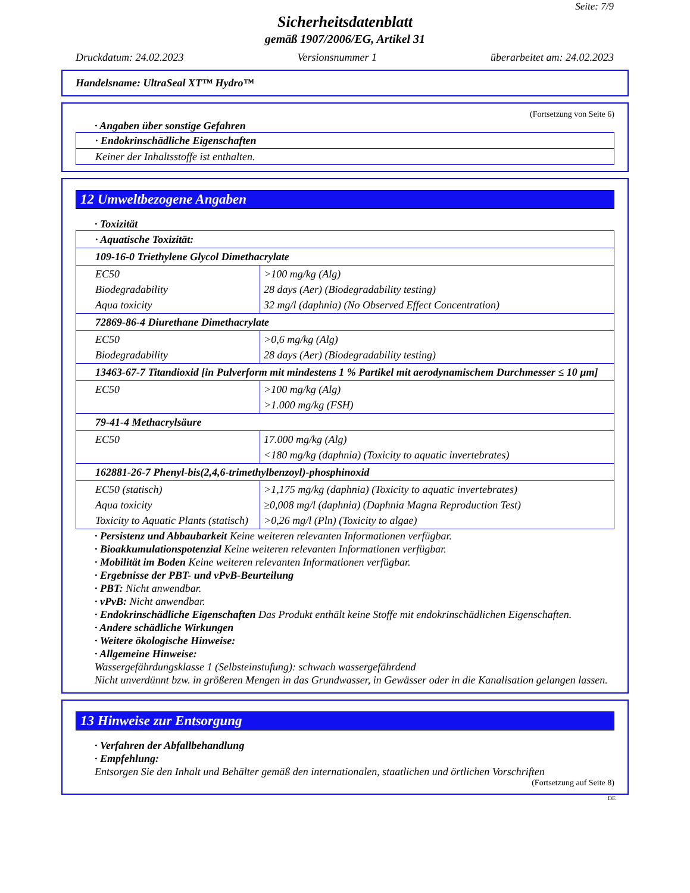Seite: 7/9
Sicherheitsdatenblatt
gemäß 1907/2006/EG, Artikel 31
Druckdatum: 24.02.2023 Versionsnummer 1 überarbeitet am: 24.02.2023
Handelsname: UltraSeal XT™ Hydro™
(Fortsetzung von Seite 6)
· Angaben über sonstige Gefahren
· Endokrinschädliche Eigenschaften
Keiner der Inhaltsstoffe ist enthalten.
12 Umweltbezogene Angaben
· Toxizität
| · Aquatische Toxizität: | |
| 109-16-0 Triethylene Glycol Dimethacrylate | |
| EC50 Biodegradability Aqua toxicity | >100 mg/kg (Alg) 28 days (Aer) (Biodegradability testing) 32 mg/l (daphnia) (No Observed Effect Concentration) |
| 72869-86-4 Diurethane Dimethacrylate | |
| EC50 Biodegradability | >0,6 mg/kg (Alg) 28 days (Aer) (Biodegradability testing) |
| 13463-67-7 Titandioxid [in Pulverform mit mindestens 1 % Partikel mit aerodynamischem Durchmesser ≤ 10 µm] | |
| EC50 | >100 mg/kg (Alg) >1.000 mg/kg (FSH) |
| 79-41-4 Methacrylsäure | |
| EC50 | 17.000 mg/kg (Alg) <180 mg/kg (daphnia) (Toxicity to aquatic invertebrates) |
| 162881-26-7 Phenyl-bis(2,4,6-trimethylbenzoyl)-phosphinoxid | |
| EC50 (statisch) Aqua toxicity Toxicity to Aquatic Plants (statisch) | >1,175 mg/kg (daphnia) (Toxicity to aquatic invertebrates) ≥0,008 mg/l (daphnia) (Daphnia Magna Reproduction Test) >0,26 mg/l (Pln) (Toxicity to algae) |
· Persistenz und Abbaubarkeit Keine weiteren relevanten Informationen verfügbar.
· Bioakkumulationspotenzial Keine weiteren relevanten Informationen verfügbar.
· Mobilität im Boden Keine weiteren relevanten Informationen verfügbar.
· Ergebnisse der PBT- und vPvB-Beurteilung
· PBT: Nicht anwendbar.
· vPvB: Nicht anwendbar.
· Endokrinschädliche Eigenschaften Das Produkt enthält keine Stoffe mit endokrinschädlichen Eigenschaften.
· Andere schädliche Wirkungen
· Weitere ökologische Hinweise:
· Allgemeine Hinweise:
Wassergefährdungsklasse 1 (Selbsteinstufung): schwach wassergefährdend
Nicht unverdünnt bzw. in größeren Mengen in das Grundwasser, in Gewässer oder in die Kanalisation gelangen lassen.
13 Hinweise zur Entsorgung
· Verfahren der Abfallbehandlung
· Empfehlung:
Entsorgen Sie den Inhalt und Behälter gemäß den internationalen, staatlichen und örtlichen Vorschriften
(Fortsetzung auf Seite 8)
DE